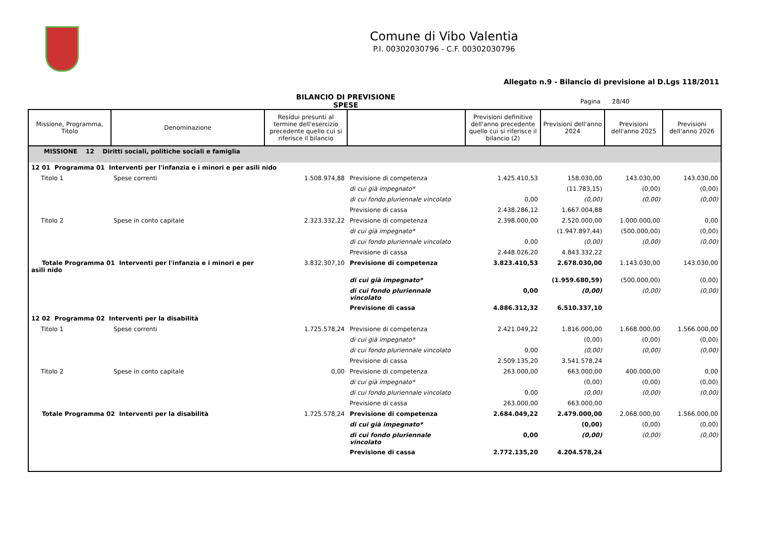Comune di Vibo Valentia
P.I. 00302030796 - C.F. 00302030796
Allegato n.9 - Bilancio di previsione al D.Lgs 118/2011
BILANCIO DI PREVISIONE
SPESE
Pagina 28/40
| Missione, Programma, Titolo | Denominazione | Residui presunti al termine dell'esercizio precedente quello cui si riferisce il bilancio | | Previsioni definitive dell'anno precedente quello cui si riferisce il bilancio (2) | Previsioni dell'anno 2024 | Previsioni dell'anno 2025 | Previsioni dell'anno 2026 |
| --- | --- | --- | --- | --- | --- | --- | --- |
| MISSIONE 12 Diritti sociali, politiche sociali e famiglia | | | | | | | |
| 12 01 Programma 01 Interventi per l'infanzia e i minori e per asili nido | | | | | | | |
| Titolo 1 | Spese correnti | 1.508.974,88 | Previsione di competenza | 1.425.410,53 | 158.030,00 | 143.030,00 | 143.030,00 |
| | | | di cui già impegnato* | | (11.783,15) | (0,00) | (0,00) |
| | | | di cui fondo pluriennale vincolato | 0,00 | (0,00) | (0,00) | (0,00) |
| | | | Previsione di cassa | 2.438.286,12 | 1.667.004,88 | | |
| Titolo 2 | Spese in conto capitale | 2.323.332,22 | Previsione di competenza | 2.398.000,00 | 2.520.000,00 | 1.000.000,00 | 0,00 |
| | | | di cui già impegnato* | | (1.947.897,44) | (500.000,00) | (0,00) |
| | | | di cui fondo pluriennale vincolato | 0,00 | (0,00) | (0,00) | (0,00) |
| | | | Previsione di cassa | 2.448.026,20 | 4.843.332,22 | | |
| Totale Programma 01 Interventi per l'infanzia e i minori e per asili nido | | 3.832.307,10 | Previsione di competenza | 3.823.410,53 | 2.678.030,00 | 1.143.030,00 | 143.030,00 |
| | | | di cui già impegnato* | | (1.959.680,59) | (500.000,00) | (0,00) |
| | | | di cui fondo pluriennale vincolato | 0,00 | (0,00) | (0,00) | (0,00) |
| | | | Previsione di cassa | 4.886.312,32 | 6.510.337,10 | | |
| 12 02 Programma 02 Interventi per la disabilità | | | | | | | |
| Titolo 1 | Spese correnti | 1.725.578,24 | Previsione di competenza | 2.421.049,22 | 1.816.000,00 | 1.668.000,00 | 1.566.000,00 |
| | | | di cui già impegnato* | | (0,00) | (0,00) | (0,00) |
| | | | di cui fondo pluriennale vincolato | 0,00 | (0,00) | (0,00) | (0,00) |
| | | | Previsione di cassa | 2.509.135,20 | 3.541.578,24 | | |
| Titolo 2 | Spese in conto capitale | 0,00 | Previsione di competenza | 263.000,00 | 663.000,00 | 400.000,00 | 0,00 |
| | | | di cui già impegnato* | | (0,00) | (0,00) | (0,00) |
| | | | di cui fondo pluriennale vincolato | 0,00 | (0,00) | (0,00) | (0,00) |
| | | | Previsione di cassa | 263.000,00 | 663.000,00 | | |
| Totale Programma 02 Interventi per la disabilità | | 1.725.578,24 | Previsione di competenza | 2.684.049,22 | 2.479.000,00 | 2.068.000,00 | 1.566.000,00 |
| | | | di cui già impegnato* | | (0,00) | (0,00) | (0,00) |
| | | | di cui fondo pluriennale vincolato | 0,00 | (0,00) | (0,00) | (0,00) |
| | | | Previsione di cassa | 2.772.135,20 | 4.204.578,24 | | |